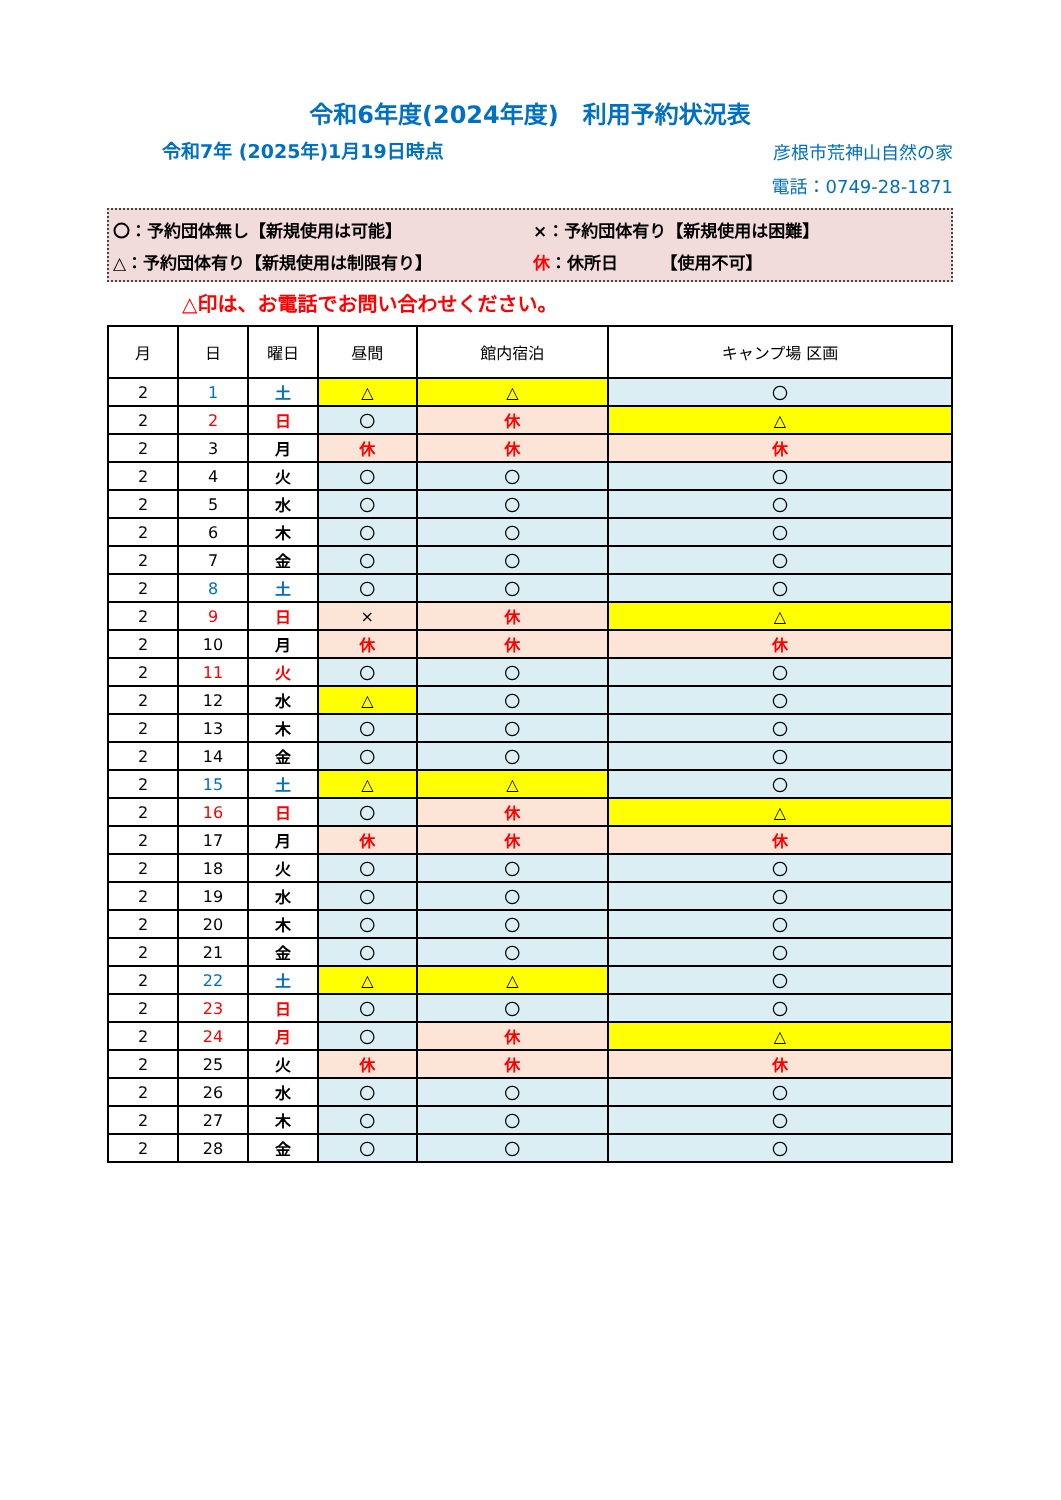令和6年度(2024年度)　利用予約状況表
令和7年 (2025年)1月19日時点
彦根市荒神山自然の家
電話：0749-28-1871
〇：予約団体無し【新規使用は可能】 ×：予約団体有り【新規使用は困難】
△：予約団体有り【新規使用は制限有り】 休 ：休所日　　　【使用不可】
△印は、お電話でお問い合わせください。
| 月 | 日 | 曜日 | 昼間 | 館内宿泊 | キャンプ場 区画 |
| --- | --- | --- | --- | --- | --- |
| 2 | 1 | 土 | △ | △ | 〇 |
| 2 | 2 | 日 | 〇 | 休 | △ |
| 2 | 3 | 月 | 休 | 休 | 休 |
| 2 | 4 | 火 | 〇 | 〇 | 〇 |
| 2 | 5 | 水 | 〇 | 〇 | 〇 |
| 2 | 6 | 木 | 〇 | 〇 | 〇 |
| 2 | 7 | 金 | 〇 | 〇 | 〇 |
| 2 | 8 | 土 | 〇 | 〇 | 〇 |
| 2 | 9 | 日 | × | 休 | △ |
| 2 | 10 | 月 | 休 | 休 | 休 |
| 2 | 11 | 火 | 〇 | 〇 | 〇 |
| 2 | 12 | 水 | △ | 〇 | 〇 |
| 2 | 13 | 木 | 〇 | 〇 | 〇 |
| 2 | 14 | 金 | 〇 | 〇 | 〇 |
| 2 | 15 | 土 | △ | △ | 〇 |
| 2 | 16 | 日 | 〇 | 休 | △ |
| 2 | 17 | 月 | 休 | 休 | 休 |
| 2 | 18 | 火 | 〇 | 〇 | 〇 |
| 2 | 19 | 水 | 〇 | 〇 | 〇 |
| 2 | 20 | 木 | 〇 | 〇 | 〇 |
| 2 | 21 | 金 | 〇 | 〇 | 〇 |
| 2 | 22 | 土 | △ | △ | 〇 |
| 2 | 23 | 日 | 〇 | 〇 | 〇 |
| 2 | 24 | 月 | 〇 | 休 | △ |
| 2 | 25 | 火 | 休 | 休 | 休 |
| 2 | 26 | 水 | 〇 | 〇 | 〇 |
| 2 | 27 | 木 | 〇 | 〇 | 〇 |
| 2 | 28 | 金 | 〇 | 〇 | 〇 |